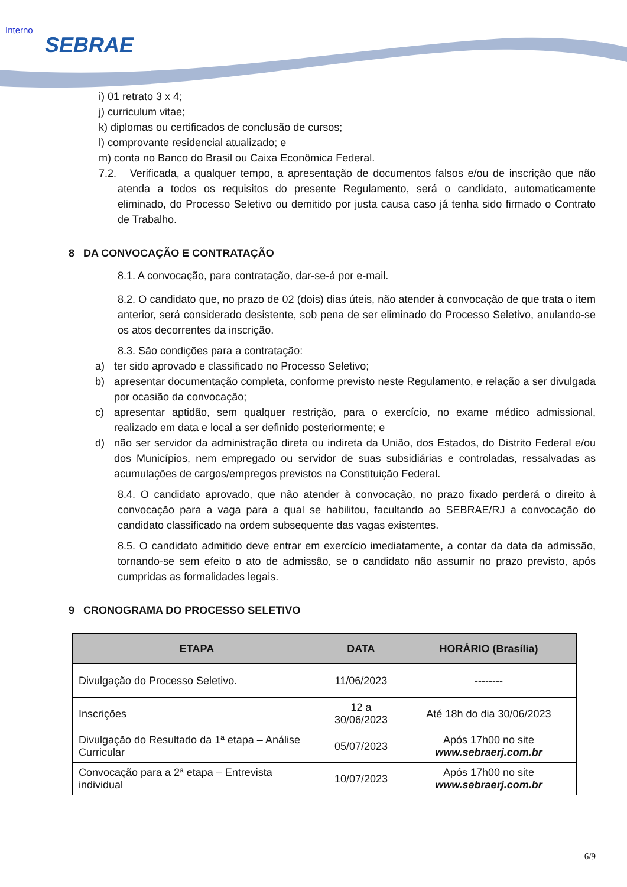Interno
SEBRAE
i) 01 retrato 3 x 4;
j) curriculum vitae;
k) diplomas ou certificados de conclusão de cursos;
l) comprovante residencial atualizado; e
m) conta no Banco do Brasil ou Caixa Econômica Federal.
7.2. Verificada, a qualquer tempo, a apresentação de documentos falsos e/ou de inscrição que não atenda a todos os requisitos do presente Regulamento, será o candidato, automaticamente eliminado, do Processo Seletivo ou demitido por justa causa caso já tenha sido firmado o Contrato de Trabalho.
8 DA CONVOCAÇÃO E CONTRATAÇÃO
8.1. A convocação, para contratação, dar-se-á por e-mail.
8.2. O candidato que, no prazo de 02 (dois) dias úteis, não atender à convocação de que trata o item anterior, será considerado desistente, sob pena de ser eliminado do Processo Seletivo, anulando-se os atos decorrentes da inscrição.
8.3. São condições para a contratação:
a) ter sido aprovado e classificado no Processo Seletivo;
b) apresentar documentação completa, conforme previsto neste Regulamento, e relação a ser divulgada por ocasião da convocação;
c) apresentar aptidão, sem qualquer restrição, para o exercício, no exame médico admissional, realizado em data e local a ser definido posteriormente; e
d) não ser servidor da administração direta ou indireta da União, dos Estados, do Distrito Federal e/ou dos Municípios, nem empregado ou servidor de suas subsidiárias e controladas, ressalvadas as acumulações de cargos/empregos previstos na Constituição Federal.
8.4. O candidato aprovado, que não atender à convocação, no prazo fixado perderá o direito à convocação para a vaga para a qual se habilitou, facultando ao SEBRAE/RJ a convocação do candidato classificado na ordem subsequente das vagas existentes.
8.5. O candidato admitido deve entrar em exercício imediatamente, a contar da data da admissão, tornando-se sem efeito o ato de admissão, se o candidato não assumir no prazo previsto, após cumpridas as formalidades legais.
9 CRONOGRAMA DO PROCESSO SELETIVO
| ETAPA | DATA | HORÁRIO (Brasília) |
| --- | --- | --- |
| Divulgação do Processo Seletivo. | 11/06/2023 | -------- |
| Inscrições | 12 a 30/06/2023 | Até 18h do dia 30/06/2023 |
| Divulgação do Resultado da 1ª etapa – Análise Curricular | 05/07/2023 | Após 17h00 no site www.sebraerj.com.br |
| Convocação para a 2ª etapa – Entrevista individual | 10/07/2023 | Após 17h00 no site www.sebraerj.com.br |
6/9